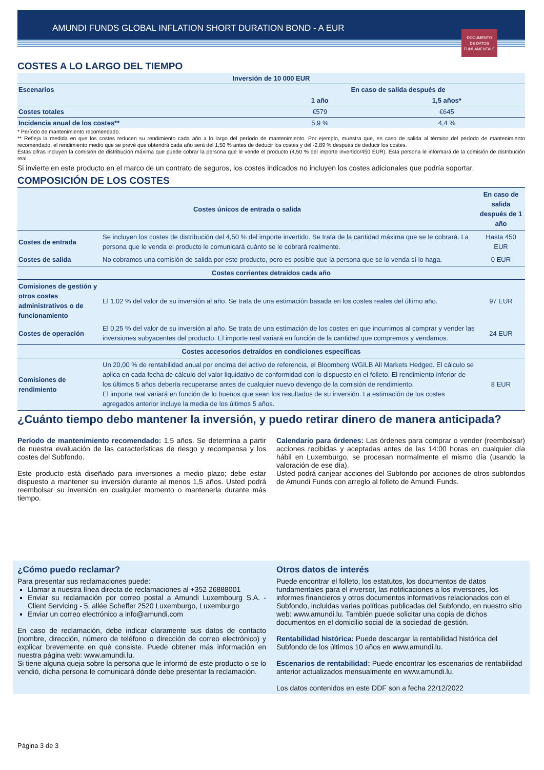AMUNDI FUNDS GLOBAL INFLATION SHORT DURATION BOND - A EUR
DOCUMENTO
DE DATOS
FUNDAMENTALE
COSTES A LO LARGO DEL TIEMPO
| Inversión de 10 000 EUR | | |
| --- | --- | --- |
| Escenarios | En caso de salida después de | |
| | 1 año | 1,5 años* |
| Costes totales | €579 | €645 |
| Incidencia anual de los costes** | 5,9 % | 4,4 % |
* Período de mantenimiento recomendado.
** Refleja la medida en que los costes reducen su rendimiento cada año a lo largo del período de mantenimiento. Por ejemplo, muestra que, en caso de salida al término del período de mantenimiento recomendado, el rendimiento medio que se prevé que obtendrá cada año será del 1,50 % antes de deducir los costes y del -2,89 % después de deducir los costes.
Estas cifras incluyen la comisión de distribución máxima que puede cobrar la persona que le vende el producto (4,50 % del importe invertido/450 EUR). Esta persona le informará de la comisión de distribución real.
Si invierte en este producto en el marco de un contrato de seguros, los costes indicados no incluyen los costes adicionales que podría soportar.
COMPOSICIÓN DE LOS COSTES
| Costes únicos de entrada o salida | | En caso de salida después de 1 año |
| --- | --- | --- |
| Costes de entrada | Se incluyen los costes de distribución del 4,50 % del importe invertido. Se trata de la cantidad máxima que se le cobrará. La persona que le venda el producto le comunicará cuánto se le cobrará realmente. | Hasta 450 EUR |
| Costes de salida | No cobramos una comisión de salida por este producto, pero es posible que la persona que se lo venda sí lo haga. | 0 EUR |
| Costes corrientes detraídos cada año | | |
| Comisiones de gestión y otros costes administrativos o de funcionamiento | El 1,02 % del valor de su inversión al año. Se trata de una estimación basada en los costes reales del último año. | 97 EUR |
| Costes de operación | El 0,25 % del valor de su inversión al año. Se trata de una estimación de los costes en que incurrimos al comprar y vender las inversiones subyacentes del producto. El importe real variará en función de la cantidad que compremos y vendamos. | 24 EUR |
| Costes accesorios detraídos en condiciones específicas | | |
| Comisiones de rendimiento | Un 20,00 % de rentabilidad anual por encima del activo de referencia, el Bloomberg WGILB All Markets Hedged. El cálculo se aplica en cada fecha de cálculo del valor liquidativo de conformidad con lo dispuesto en el folleto. El rendimiento inferior de los últimos 5 años debería recuperarse antes de cualquier nuevo devengo de la comisión de rendimiento. El importe real variará en función de lo buenos que sean los resultados de su inversión. La estimación de los costes agregados anterior incluye la media de los últimos 5 años. | 8 EUR |
¿Cuánto tiempo debo mantener la inversión, y puedo retirar dinero de manera anticipada?
Período de mantenimiento recomendado: 1,5 años. Se determina a partir de nuestra evaluación de las características de riesgo y recompensa y los costes del Subfondo.
Este producto está diseñado para inversiones a medio plazo; debe estar dispuesto a mantener su inversión durante al menos 1,5 años. Usted podrá reembolsar su inversión en cualquier momento o mantenerla durante más tiempo.
Calendario para órdenes: Las órdenes para comprar o vender (reembolsar) acciones recibidas y aceptadas antes de las 14:00 horas en cualquier día hábil en Luxemburgo, se procesan normalmente el mismo día (usando la valoración de ese día).
Usted podrá canjear acciones del Subfondo por acciones de otros subfondos de Amundi Funds con arreglo al folleto de Amundi Funds.
¿Cómo puedo reclamar?
Para presentar sus reclamaciones puede:
Llamar a nuestra línea directa de reclamaciones al +352 26888001
Enviar su reclamación por correo postal a Amundi Luxembourg S.A. - Client Servicing - 5, allée Scheffer 2520 Luxemburgo, Luxemburgo
Enviar un correo electrónico a info@amundi.com
En caso de reclamación, debe indicar claramente sus datos de contacto (nombre, dirección, número de teléfono o dirección de correo electrónico) y explicar brevemente en qué consiste. Puede obtener más información en nuestra página web: www.amundi.lu.
Si tiene alguna queja sobre la persona que le informó de este producto o se lo vendió, dicha persona le comunicará dónde debe presentar la reclamación.
Otros datos de interés
Puede encontrar el folleto, los estatutos, los documentos de datos fundamentales para el inversor, las notificaciones a los inversores, los informes financieros y otros documentos informativos relacionados con el Subfondo, incluidas varias políticas publicadas del Subfondo, en nuestro sitio web: www.amundi.lu. También puede solicitar una copia de dichos documentos en el domicilio social de la sociedad de gestión.
Rentabilidad histórica: Puede descargar la rentabilidad histórica del Subfondo de los últimos 10 años en www.amundi.lu.
Escenarios de rentabilidad: Puede encontrar los escenarios de rentabilidad anterior actualizados mensualmente en www.amundi.lu.
Los datos contenidos en este DDF son a fecha 22/12/2022
Página 3 de 3